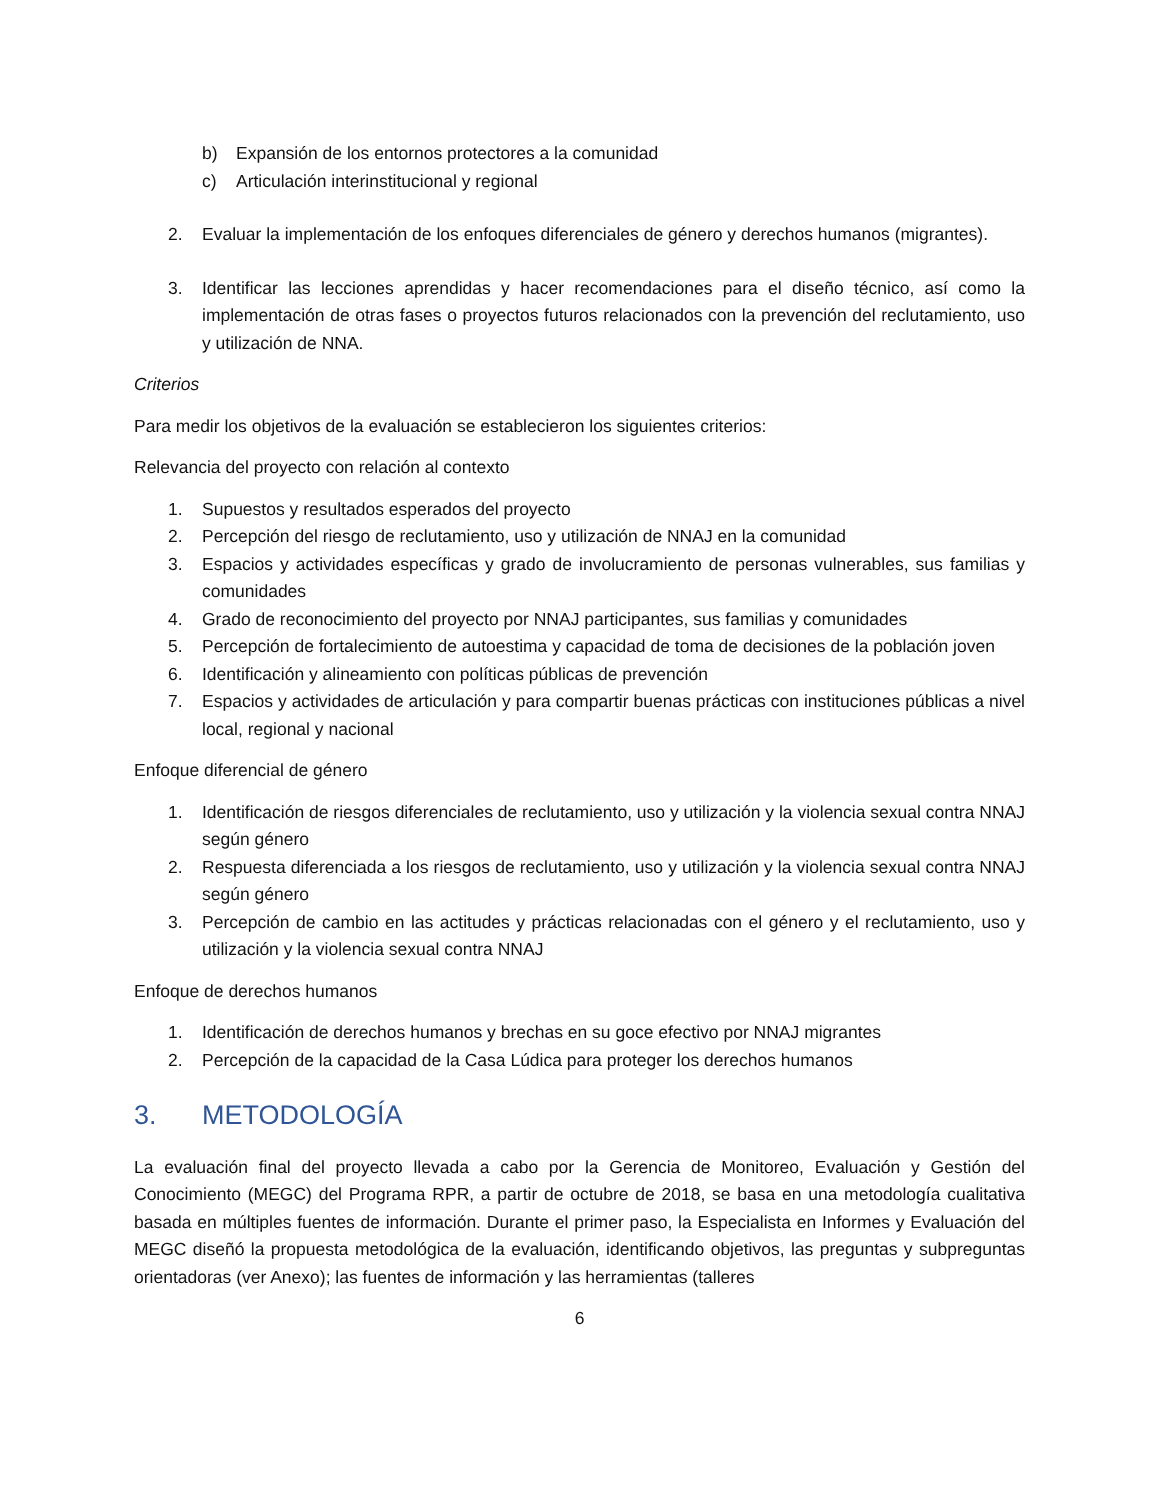b) Expansión de los entornos protectores a la comunidad
c) Articulación interinstitucional y regional
2. Evaluar la implementación de los enfoques diferenciales de género y derechos humanos (migrantes).
3. Identificar las lecciones aprendidas y hacer recomendaciones para el diseño técnico, así como la implementación de otras fases o proyectos futuros relacionados con la prevención del reclutamiento, uso y utilización de NNA.
Criterios
Para medir los objetivos de la evaluación se establecieron los siguientes criterios:
Relevancia del proyecto con relación al contexto
1. Supuestos y resultados esperados del proyecto
2. Percepción del riesgo de reclutamiento, uso y utilización de NNAJ en la comunidad
3. Espacios y actividades específicas y grado de involucramiento de personas vulnerables, sus familias y comunidades
4. Grado de reconocimiento del proyecto por NNAJ participantes, sus familias y comunidades
5. Percepción de fortalecimiento de autoestima y capacidad de toma de decisiones de la población joven
6. Identificación y alineamiento con políticas públicas de prevención
7. Espacios y actividades de articulación y para compartir buenas prácticas con instituciones públicas a nivel local, regional y nacional
Enfoque diferencial de género
1. Identificación de riesgos diferenciales de reclutamiento, uso y utilización y la violencia sexual contra NNAJ según género
2. Respuesta diferenciada a los riesgos de reclutamiento, uso y utilización y la violencia sexual contra NNAJ según género
3. Percepción de cambio en las actitudes y prácticas relacionadas con el género y el reclutamiento, uso y utilización y la violencia sexual contra NNAJ
Enfoque de derechos humanos
1. Identificación de derechos humanos y brechas en su goce efectivo por NNAJ migrantes
2. Percepción de la capacidad de la Casa Lúdica para proteger los derechos humanos
3. METODOLOGÍA
La evaluación final del proyecto llevada a cabo por la Gerencia de Monitoreo, Evaluación y Gestión del Conocimiento (MEGC) del Programa RPR, a partir de octubre de 2018, se basa en una metodología cualitativa basada en múltiples fuentes de información. Durante el primer paso, la Especialista en Informes y Evaluación del MEGC diseñó la propuesta metodológica de la evaluación, identificando objetivos, las preguntas y subpreguntas orientadoras (ver Anexo); las fuentes de información y las herramientas (talleres
6